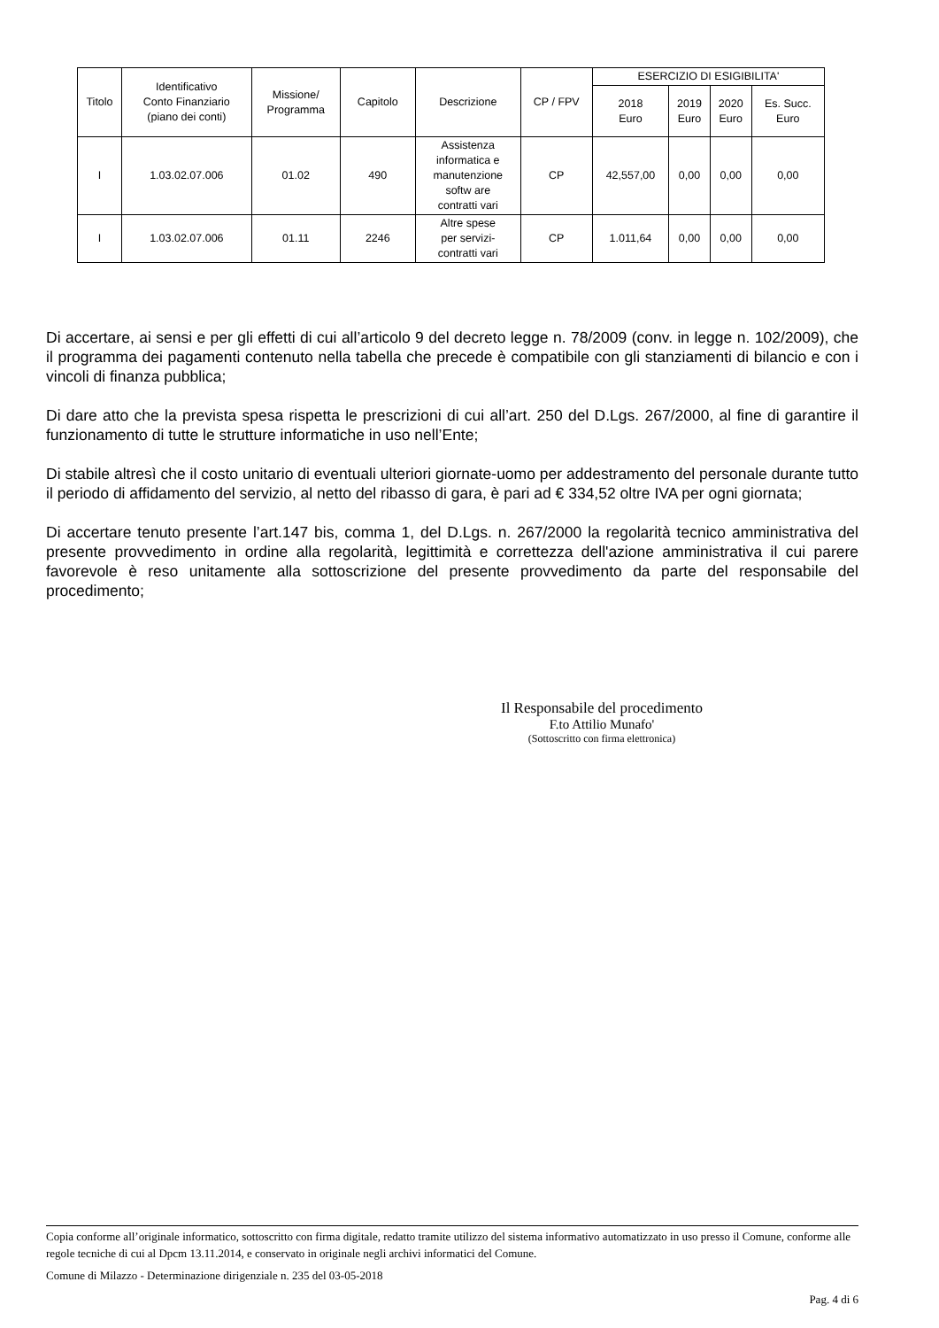| Titolo | Identificativo Conto Finanziario (piano dei conti) | Missione/ Programma | Capitolo | Descrizione | CP / FPV | ESERCIZIO DI ESIGIBILITA' | | | |
| --- | --- | --- | --- | --- | --- | --- | --- | --- | --- |
| | | | | | | 2018 Euro | 2019 Euro | 2020 Euro | Es. Succ. Euro |
| I | 1.03.02.07.006 | 01.02 | 490 | Assistenza informatica e manutenzione softw are contratti vari | CP | 42,557,00 | 0,00 | 0,00 | 0,00 |
| I | 1.03.02.07.006 | 01.11 | 2246 | Altre spese per servizi- contratti vari | CP | 1.011,64 | 0,00 | 0,00 | 0,00 |
Di accertare, ai sensi e per gli effetti di cui all’articolo 9 del decreto legge n. 78/2009 (conv. in legge n. 102/2009), che il programma dei pagamenti contenuto nella tabella che precede è compatibile con gli stanziamenti di bilancio e con i vincoli di finanza pubblica;
Di dare atto che la prevista spesa rispetta le prescrizioni di cui all’art. 250 del D.Lgs. 267/2000, al fine di garantire il funzionamento di tutte le strutture informatiche in uso nell’Ente;
Di stabile altresì che il costo unitario di eventuali ulteriori giornate-uomo per addestramento del personale durante tutto il periodo di affidamento del servizio, al netto del ribasso di gara, è pari ad € 334,52 oltre IVA per ogni giornata;
Di accertare tenuto presente l’art.147 bis, comma 1, del D.Lgs. n. 267/2000 la regolarità tecnico amministrativa del presente provvedimento in ordine alla regolarità, legittimità e correttezza dell'azione amministrativa il cui parere favorevole è reso unitamente alla sottoscrizione del presente provvedimento da parte del responsabile del procedimento;
Il Responsabile del procedimento
F.to Attilio Munafo'
(Sottoscritto con firma elettronica)
Copia conforme all’originale informatico, sottoscritto con firma digitale, redatto tramite utilizzo del sistema informativo automatizzato in uso presso il Comune, conforme alle regole tecniche di cui al Dpcm 13.11.2014, e conservato in originale negli archivi informatici del Comune.
Comune di Milazzo - Determinazione dirigenziale n. 235 del 03-05-2018
Pag. 4 di 6